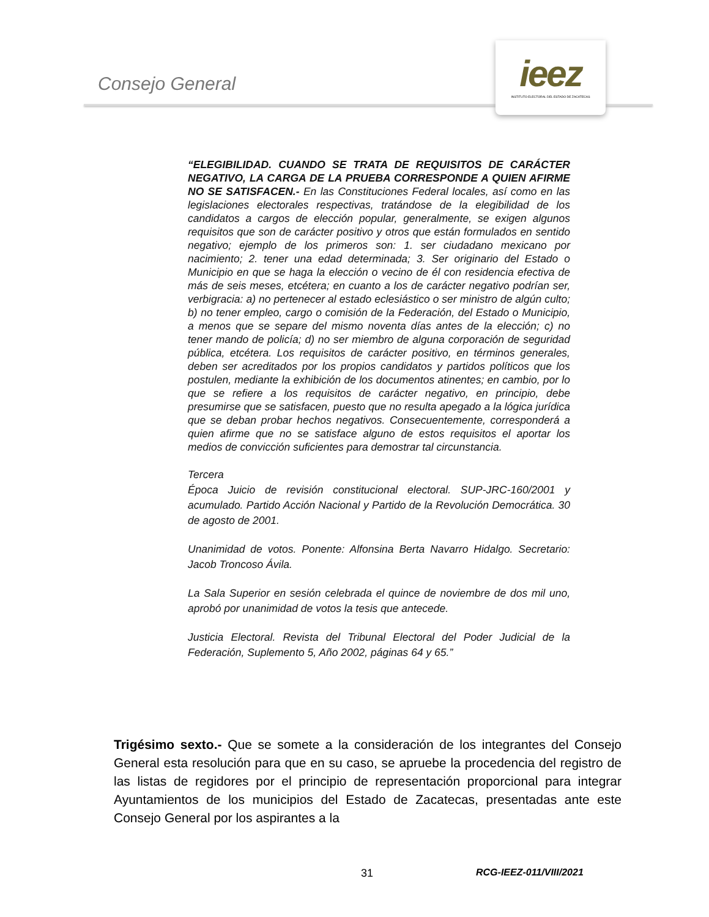Consejo General
ieez
INSTITUTO ELECTORAL DEL ESTADO DE ZACATECAS
“ELEGIBILIDAD. CUANDO SE TRATA DE REQUISITOS DE CARÁCTER NEGATIVO, LA CARGA DE LA PRUEBA CORRESPONDE A QUIEN AFIRME NO SE SATISFACEN.- En las Constituciones Federal locales, así como en las legislaciones electorales respectivas, tratándose de la elegibilidad de los candidatos a cargos de elección popular, generalmente, se exigen algunos requisitos que son de carácter positivo y otros que están formulados en sentido negativo; ejemplo de los primeros son: 1. ser ciudadano mexicano por nacimiento; 2. tener una edad determinada; 3. Ser originario del Estado o Municipio en que se haga la elección o vecino de él con residencia efectiva de más de seis meses, etcétera; en cuanto a los de carácter negativo podrían ser, verbigracia: a) no pertenecer al estado eclesiástico o ser ministro de algún culto; b) no tener empleo, cargo o comisión de la Federación, del Estado o Municipio, a menos que se separe del mismo noventa días antes de la elección; c) no tener mando de policía; d) no ser miembro de alguna corporación de seguridad pública, etcétera. Los requisitos de carácter positivo, en términos generales, deben ser acreditados por los propios candidatos y partidos políticos que los postulen, mediante la exhibición de los documentos atinentes; en cambio, por lo que se refiere a los requisitos de carácter negativo, en principio, debe presumirse que se satisfacen, puesto que no resulta apegado a la lógica jurídica que se deban probar hechos negativos. Consecuentemente, corresponderá a quien afirme que no se satisface alguno de estos requisitos el aportar los medios de convicción suficientes para demostrar tal circunstancia.
Tercera
Época Juicio de revisión constitucional electoral. SUP-JRC-160/2001 y acumulado. Partido Acción Nacional y Partido de la Revolución Democrática. 30 de agosto de 2001.
Unanimidad de votos. Ponente: Alfonsina Berta Navarro Hidalgo. Secretario: Jacob Troncoso Ávila.
La Sala Superior en sesión celebrada el quince de noviembre de dos mil uno, aprobó por unanimidad de votos la tesis que antecede.
Justicia Electoral. Revista del Tribunal Electoral del Poder Judicial de la Federación, Suplemento 5, Año 2002, páginas 64 y 65.”
Trigésimo sexto.- Que se somete a la consideración de los integrantes del Consejo General esta resolución para que en su caso, se apruebe la procedencia del registro de las listas de regidores por el principio de representación proporcional para integrar Ayuntamientos de los municipios del Estado de Zacatecas, presentadas ante este Consejo General por los aspirantes a la
31 RCG-IEEZ-011/VIII/2021